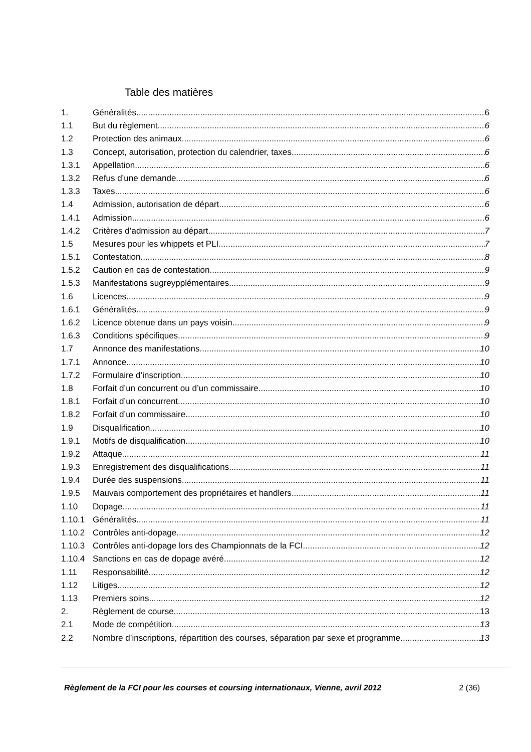Table des matières
1. Généralités 6
1.1 But du règlement 6
1.2 Protection des animaux 6
1.3 Concept, autorisation, protection du calendrier, taxes. 6
1.3.1 Appellation 6
1.3.2 Refus d’une demande 6
1.3.3 Taxes 6
1.4 Admission, autorisation de départ 6
1.4.1 Admission 6
1.4.2 Critères d’admission au départ 7
1.5 Mesures pour les whippets et PLI 7
1.5.1 Contestation 8
1.5.2 Caution en cas de contestation 9
1.5.3 Manifestations sugreypplémentaires 9
1.6 Licences 9
1.6.1 Généralités 9
1.6.2 Licence obtenue dans un pays voisin 9
1.6.3 Conditions spécifiques 9
1.7 Annonce des manifestations 10
1.7.1 Annonce 10
1.7.2 Formulaire d’inscription 10
1.8 Forfait d’un concurrent ou d’un commissaire 10
1.8.1 Forfait d’un concurrent 10
1.8.2 Forfait d’un commissaire 10
1.9 Disqualification 10
1.9.1 Motifs de disqualification 10
1.9.2 Attaque 11
1.9.3 Enregistrement des disqualifications 11
1.9.4 Durée des suspensions 11
1.9.5 Mauvais comportement des propriétaires et handlers 11
1.10 Dopage 11
1.10.1 Généralités 11
1.10.2 Contrôles anti-dopage 12
1.10.3 Contrôles anti-dopage lors des Championnats de la FCI 12
1.10.4 Sanctions en cas de dopage avéré 12
1.11 Responsabilité 12
1.12 Litiges 12
1.13 Premiers soins 12
2. Règlement de course 13
2.1 Mode de compétition 13
2.2 Nombre d’inscriptions, répartition des courses, séparation par sexe et programme 13
Règlement de la FCI pour les courses et coursing internationaux, Vienne, avril 2012 2 (36)